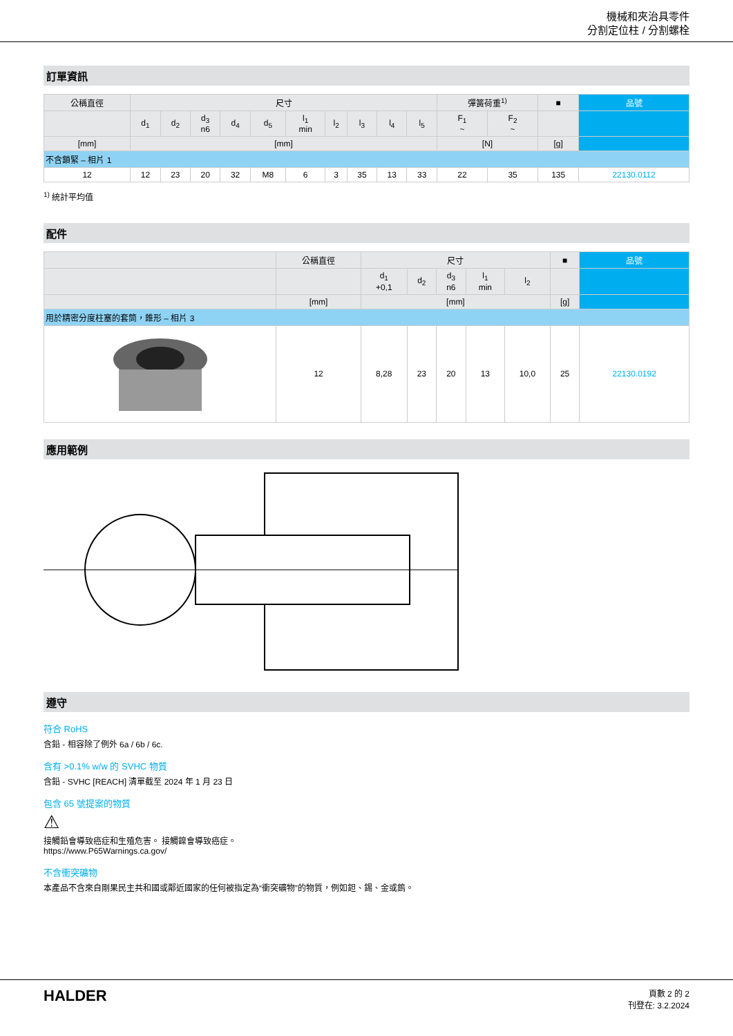機械和夾治具零件
分割定位柱 / 分割螺栓
訂單資訊
| 公稱直徑 | 尺寸 | | | | | | | | | | 彈簧荷重<sup>1)</sup> | | ■ | 品號 |
| --- | --- | --- | --- | --- | --- | --- | --- | --- | --- | --- | --- | --- | --- | --- |
| | d<sub>1</sub> | d<sub>2</sub> | d<sub>3</sub> n6 | d<sub>4</sub> | d<sub>5</sub> | l<sub>1</sub> min | l<sub>2</sub> | l<sub>3</sub> | l<sub>4</sub> | l<sub>5</sub> | F<sub>1</sub> ~ | F<sub>2</sub> ~ | | |
| [mm] | [mm] | | | | | | | | | | [N] | | [g] | |
| 不含鎖緊 – 相片 1 | | | | | | | | | | | | | | |
| 12 | 12 | 23 | 20 | 32 | M8 | 6 | 3 | 35 | 13 | 33 | 22 | 35 | 135 | 22130.0112 |
<sup>1)</sup> 統計平均值
配件
| | 公稱直徑 | 尺寸 | | | | | ■ | 品號 |
| --- | --- | --- | --- | --- | --- | --- | --- | --- |
| | | d<sub>1</sub> +0,1 | d<sub>2</sub> | d<sub>3</sub> n6 | l<sub>1</sub> min | l<sub>2</sub> | | |
| | [mm] | [mm] | | | | | [g] | |
| 用於精密分度柱塞的套筒，錐形 – 相片 3 | | | | | | | | |
| | 12 | 8,28 | 23 | 20 | 13 | 10,0 | 25 | 22130.0192 |
應用範例
遵守
符合 RoHS
含鉛 - 相容除了例外 6a / 6b / 6c.
含有 >0.1% w/w 的 SVHC 物質
含鉛 - SVHC [REACH] 清單截至 2024 年 1 月 23 日
包含 65 號提案的物質
⚠
接觸鉛會導致癌症和生殖危害。 接觸鎳會導致癌症。
https://www.P65Warnings.ca.gov/
不含衝突礦物
本產品不含來自剛果民主共和國或鄰近國家的任何被指定為“衝突礦物”的物質，例如鉭、錫、金或鎢。
HALDER
頁數 2 的 2
刊登在: 3.2.2024